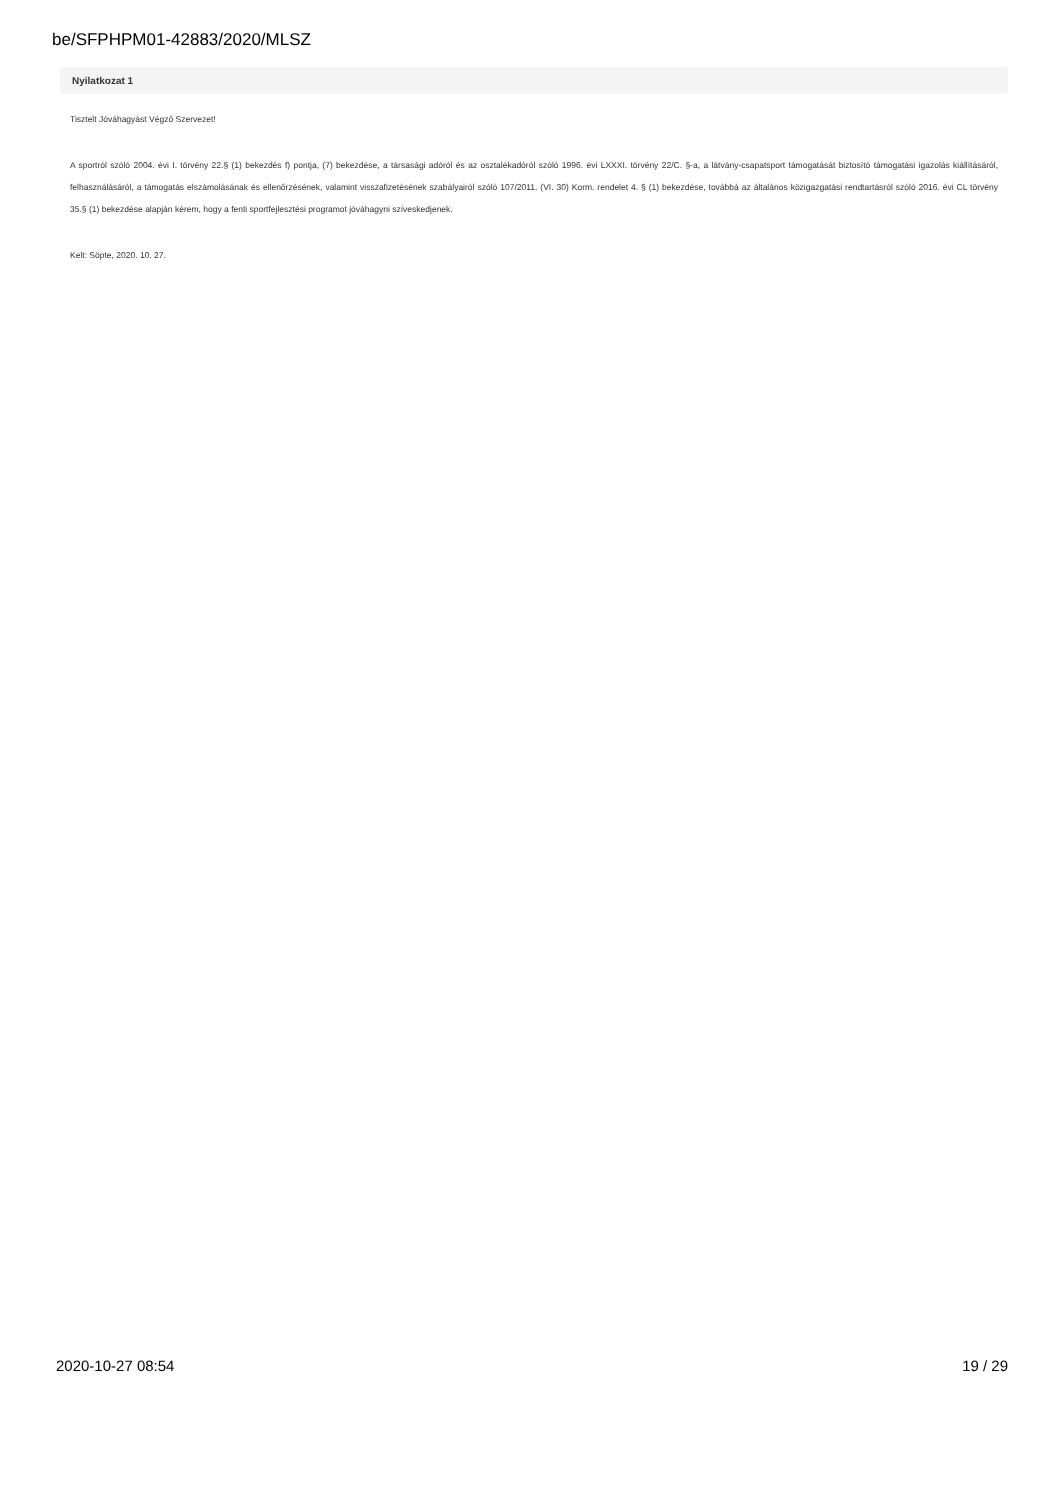be/SFPHPM01-42883/2020/MLSZ
Nyilatkozat 1
Tisztelt Jóváhagyást Végző Szervezet!
A sportról szóló 2004. évi I. törvény 22.§ (1) bekezdés f) pontja, (7) bekezdése, a társasági adóról és az osztalékadóról szóló 1996. évi LXXXI. törvény 22/C. §-a, a látvány-csapatsport támogatását biztosító támogatási igazolás kiállításáról, felhasználásáról, a támogatás elszámolásának és ellenőrzésének, valamint visszafizetésének szabályairól szóló 107/2011. (VI. 30) Korm. rendelet 4. § (1) bekezdése, továbbá az általános közigazgatási rendtartásról szóló 2016. évi CL törvény 35.§ (1) bekezdése alapján kérem, hogy a fenti sportfejlesztési programot jóváhagyni szíveskedjenek.
Kelt: Söpte, 2020. 10. 27.
2020-10-27 08:54 19 / 29